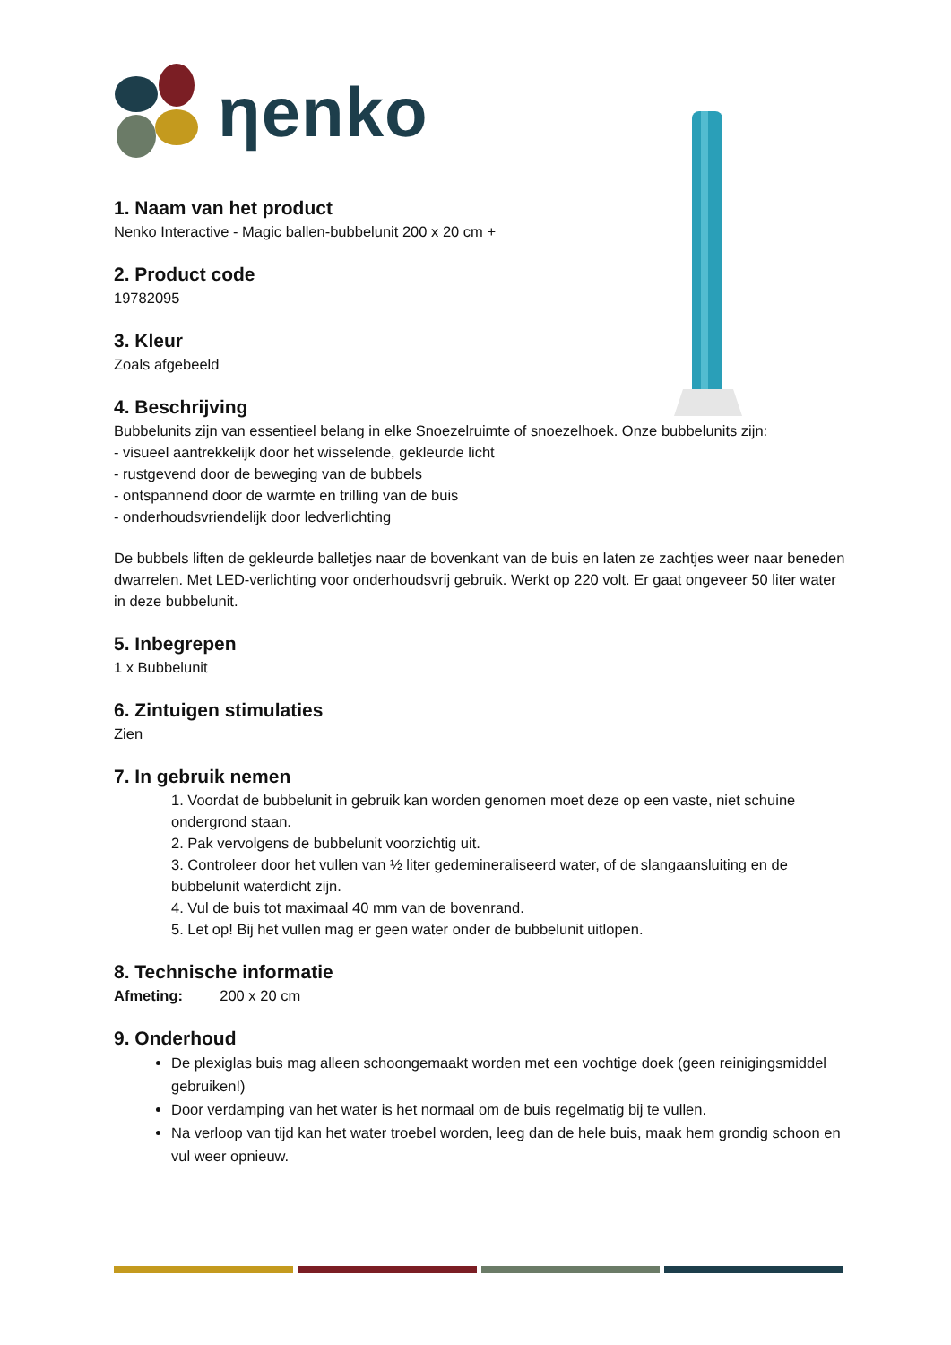ηenko
1. Naam van het product
Nenko Interactive - Magic ballen-bubbelunit 200 x 20 cm +
2. Product code
19782095
3. Kleur
Zoals afgebeeld
4. Beschrijving
Bubbelunits zijn van essentieel belang in elke Snoezelruimte of snoezelhoek. Onze bubbelunits zijn:
- visueel aantrekkelijk door het wisselende, gekleurde licht
- rustgevend door de beweging van de bubbels
- ontspannend door de warmte en trilling van de buis
- onderhoudsvriendelijk door ledverlichting
De bubbels liften de gekleurde balletjes naar de bovenkant van de buis en laten ze zachtjes weer naar beneden dwarrelen. Met LED-verlichting voor onderhoudsvrij gebruik. Werkt op 220 volt. Er gaat ongeveer 50 liter water in deze bubbelunit.
5. Inbegrepen
1 x Bubbelunit
6. Zintuigen stimulaties
Zien
7. In gebruik nemen
1. Voordat de bubbelunit in gebruik kan worden genomen moet deze op een vaste, niet schuine ondergrond staan.
2. Pak vervolgens de bubbelunit voorzichtig uit.
3. Controleer door het vullen van ½ liter gedemineraliseerd water, of de slangaansluiting en de bubbelunit waterdicht zijn.
4. Vul de buis tot maximaal 40 mm van de bovenrand.
5. Let op! Bij het vullen mag er geen water onder de bubbelunit uitlopen.
8. Technische informatie
Afmeting: 200 x 20 cm
9. Onderhoud
De plexiglas buis mag alleen schoongemaakt worden met een vochtige doek (geen reinigingsmiddel gebruiken!)
Door verdamping van het water is het normaal om de buis regelmatig bij te vullen.
Na verloop van tijd kan het water troebel worden, leeg dan de hele buis, maak hem grondig schoon en vul weer opnieuw.